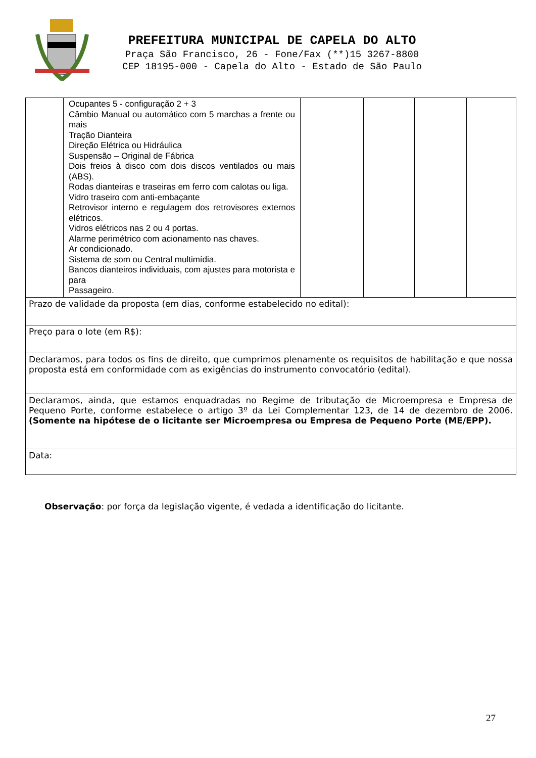PREFEITURA MUNICIPAL DE CAPELA DO ALTO
Praça São Francisco, 26 - Fone/Fax (**)15 3267-8800
CEP 18195-000 - Capela do Alto - Estado de São Paulo
| | Ocupantes 5 - configuração 2 + 3 Câmbio Manual ou automático com 5 marchas a frente ou mais Tração Dianteira Direção Elétrica ou Hidráulica Suspensão – Original de Fábrica Dois freios à disco com dois discos ventilados ou mais (ABS). Rodas dianteiras e traseiras em ferro com calotas ou liga. Vidro traseiro com anti-embaçante Retrovisor interno e regulagem dos retrovisores externos elétricos. Vidros elétricos nas 2 ou 4 portas. Alarme perimétrico com acionamento nas chaves. Ar condicionado. Sistema de som ou Central multimídia. Bancos dianteiros individuais, com ajustes para motorista e para Passageiro. | | | | |
| Prazo de validade da proposta (em dias, conforme estabelecido no edital): | | | | | |
| Preço para o lote (em R$): | | | | | |
| Declaramos, para todos os fins de direito, que cumprimos plenamente os requisitos de habilitação e que nossa proposta está em conformidade com as exigências do instrumento convocatório (edital). | | | | | |
| Declaramos, ainda, que estamos enquadradas no Regime de tributação de Microempresa e Empresa de Pequeno Porte, conforme estabelece o artigo 3º da Lei Complementar 123, de 14 de dezembro de 2006. (Somente na hipótese de o licitante ser Microempresa ou Empresa de Pequeno Porte (ME/EPP). | | | | | |
| Data: | | | | | |
Observação: por força da legislação vigente, é vedada a identificação do licitante.
27